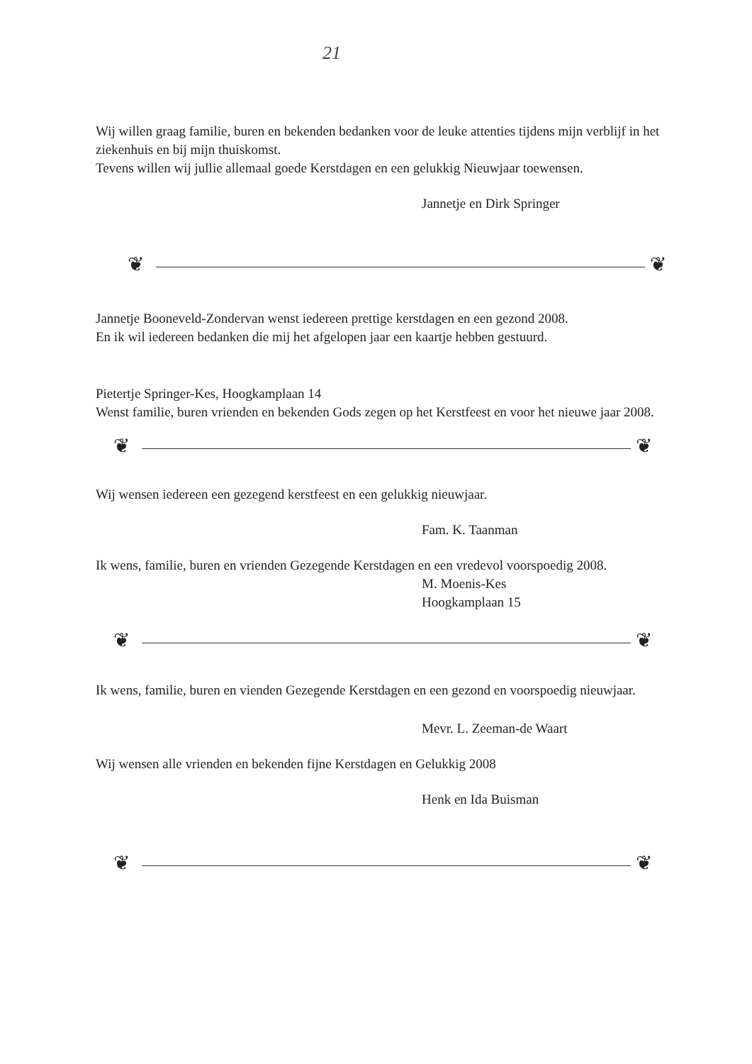21
Wij willen graag familie, buren en bekenden bedanken voor de leuke attenties tijdens mijn verblijf in het ziekenhuis en bij mijn thuiskomst.
Tevens willen wij jullie allemaal goede Kerstdagen en een gelukkig Nieuwjaar toewensen.
Jannetje en Dirk Springer
❦ ❦
Jannetje Booneveld-Zondervan wenst iedereen prettige kerstdagen en een gezond 2008.
En ik wil iedereen bedanken die mij het afgelopen jaar een kaartje hebben gestuurd.
Pietertje Springer-Kes, Hoogkamplaan 14
Wenst familie, buren vrienden en bekenden Gods zegen op het Kerstfeest en voor het nieuwe jaar 2008.
❦ ❦
Wij wensen iedereen een gezegend kerstfeest en een gelukkig nieuwjaar.
Fam. K. Taanman
Ik wens, familie, buren en vrienden Gezegende Kerstdagen en een vredevol voorspoedig 2008.
M. Moenis-Kes
Hoogkamplaan 15
❦ ❦
Ik wens, familie, buren en vienden Gezegende Kerstdagen en een gezond en voorspoedig nieuwjaar.
Mevr. L. Zeeman-de Waart
Wij wensen alle vrienden en bekenden fijne Kerstdagen en Gelukkig 2008
Henk en Ida Buisman
❦ ❦